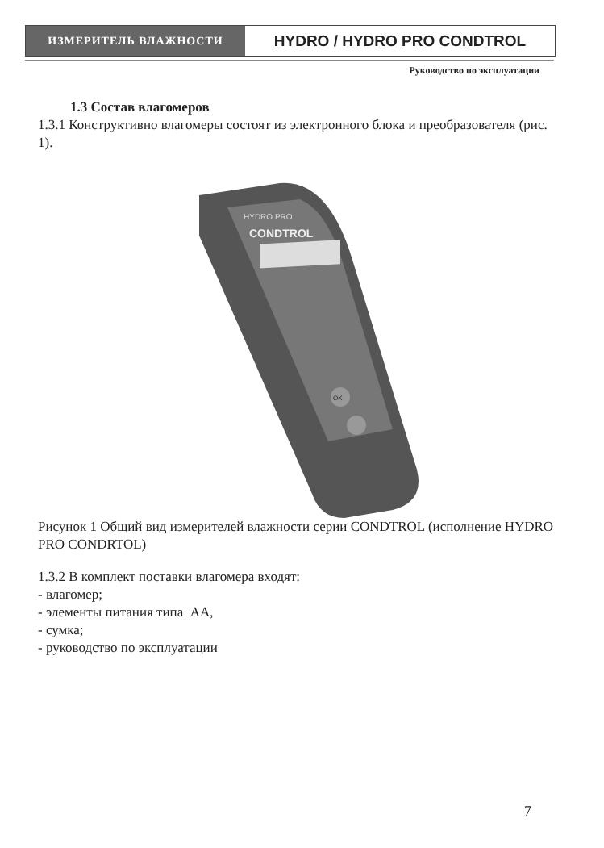ИЗМЕРИТЕЛЬ ВЛАЖНОСТИ
HYDRO / HYDRO PRO CONDTROL
Руководство по эксплуатации
1.3 Состав влагомеров
1.3.1 Конструктивно влагомеры состоят из электронного блока и преобразователя (рис. 1).
HYDRO PRO
CONDTROL
OK
Рисунок 1 Общий вид измерителей влажности серии CONDTROL (исполнение HYDRO PRO CONDRTOL)
1.3.2 В комплект поставки влагомера входят:
- влагомер;
- элементы питания типа АА,
- сумка;
- руководство по эксплуатации
7